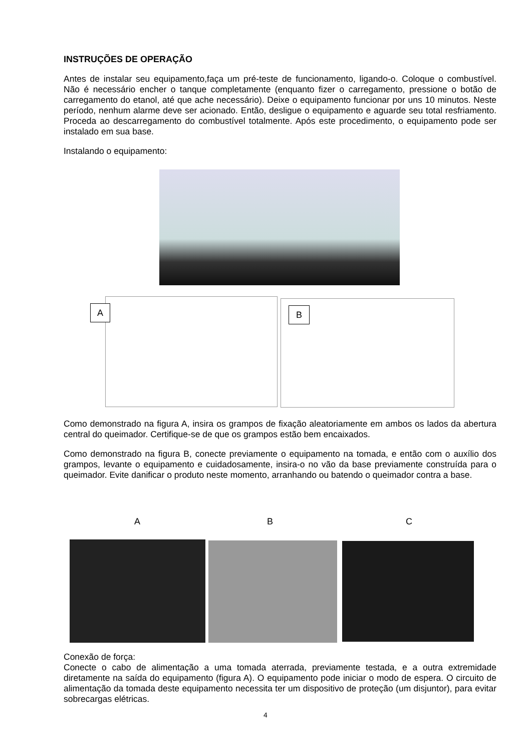INSTRUÇÕES DE OPERAÇÃO
Antes de instalar seu equipamento,faça um pré-teste de funcionamento, ligando-o. Coloque o combustível. Não é necessário encher o tanque completamente (enquanto fizer o carregamento, pressione o botão de carregamento do etanol, até que ache necessário). Deixe o equipamento funcionar por uns 10 minutos. Neste período, nenhum alarme deve ser acionado. Então, desligue o equipamento e aguarde seu total resfriamento. Proceda ao descarregamento do combustível totalmente. Após este procedimento, o equipamento pode ser instalado em sua base.
Instalando o equipamento:
A B
Como demonstrado na figura A, insira os grampos de fixação aleatoriamente em ambos os lados da abertura central do queimador. Certifique-se de que os grampos estão bem encaixados.
Como demonstrado na figura B, conecte previamente o equipamento na tomada, e então com o auxílio dos grampos, levante o equipamento e cuidadosamente, insira-o no vão da base previamente construída para o queimador. Evite danificar o produto neste momento, arranhando ou batendo o queimador contra a base.
A B C
Conexão de força:
Conecte o cabo de alimentação a uma tomada aterrada, previamente testada, e a outra extremidade diretamente na saída do equipamento (figura A). O equipamento pode iniciar o modo de espera. O circuito de alimentação da tomada deste equipamento necessita ter um dispositivo de proteção (um disjuntor), para evitar sobrecargas elétricas.
4